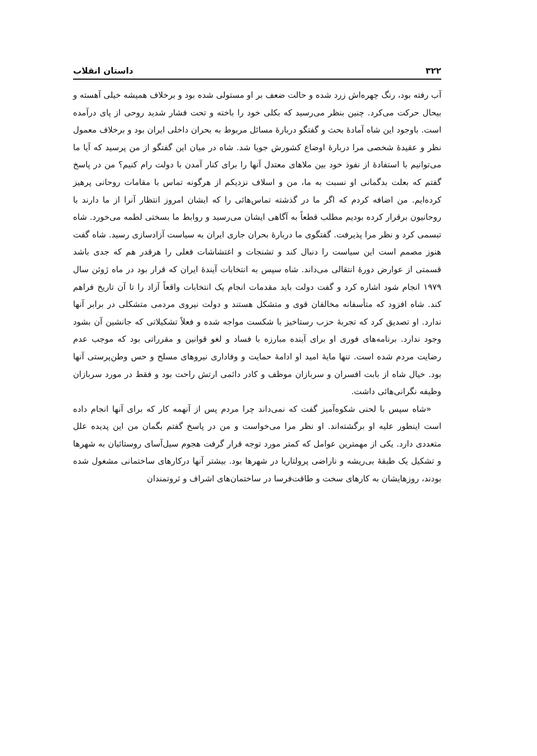۳۲۲ داستان انقلاب
آب رفته بود، رنگ چهره‌اش زرد شده و حالت ضعف بر او مستولی شده بود و برخلاف همیشه خیلی آهسته و بیحال حرکت می‌کرد. چنین بنظر می‌رسید که بکلی خود را باخته و تحت فشار شدید روحی از پای درآمده است. باوجود این شاه آمادهٔ بحث و گفتگو دربارهٔ مسائل مربوط به بحران داخلی ایران بود و برخلاف معمول نظر و عقیدهٔ شخصی مرا دربارهٔ اوضاع کشورش جویا شد. شاه در میان این گفتگو از من پرسید که آیا ما می‌توانیم با استفادهٔ از نفوذ خود بین ملاهای معتدل آنها را برای کنار آمدن با دولت رام کنیم؟ من در پاسخ گفتم که بعلت بدگمانی او نسبت به ما، من و اسلاف نزدیکم از هرگونه تماس با مقامات روحانی پرهیز کرده‌ایم. من اضافه کردم که اگر ما در گذشته تماس‌هائی را که ایشان امروز انتظار آنرا از ما دارند با روحانیون برقرار کرده بودیم مطلب قطعاً به آگاهی ایشان می‌رسید و روابط ما بسختی لطمه می‌خورد. شاه تبسمی کرد و نظر مرا پذیرفت. گفتگوی ما دربارهٔ بحران جاری ایران به سیاست آزادسازی رسید. شاه گفت هنوز مصمم است این سیاست را دنبال کند و تشنجات و اغتشاشات فعلی را هرقدر هم که جدی باشد قسمتی از عوارض دورهٔ انتقالی می‌داند. شاه سپس به انتخابات آیندهٔ ایران که قرار بود در ماه ژوئن سال ۱۹۷۹ انجام شود اشاره کرد و گفت دولت باید مقدمات انجام یک انتخابات واقعاً آزاد را تا آن تاریخ فراهم کند. شاه افزود که متأسفانه مخالفان قوی و متشکل هستند و دولت نیروی مردمی متشکلی در برابر آنها ندارد. او تصدیق کرد که تجربهٔ حزب رستاخیز با شکست مواجه شده و فعلاً تشکیلاتی که جانشین آن بشود وجود ندارد. برنامه‌های فوری او برای آینده مبارزه با فساد و لغو قوانین و مقرراتی بود که موجب عدم رضایت مردم شده است. تنها مایهٔ امید او ادامهٔ حمایت و وفاداری نیروهای مسلح و حس وطن‌پرستی آنها بود. خیال شاه از بابت افسران و سربازان موظف و کادر دائمی ارتش راحت بود و فقط در مورد سربازان وظیفه نگرانی‌هائی داشت.
«شاه سپس با لحنی شکوه‌آمیز گفت که نمی‌داند چرا مردم پس از آنهمه کار که برای آنها انجام داده است اینطور علیه او برگشته‌اند. او نظر مرا می‌خواست و من در پاسخ گفتم بگمان من این پدیده علل متعددی دارد. یکی از مهمترین عوامل که کمتر مورد توجه قرار گرفت هجوم سیل‌آسای روستائیان به شهرها و تشکیل یک طبقهٔ بی‌ریشه و ناراضی پرولتاریا در شهرها بود. بیشتر آنها درکارهای ساختمانی مشغول شده بودند، روزهایشان به کارهای سخت و طاقت‌فرسا در ساختمان‌های اشراف و ثروتمندان